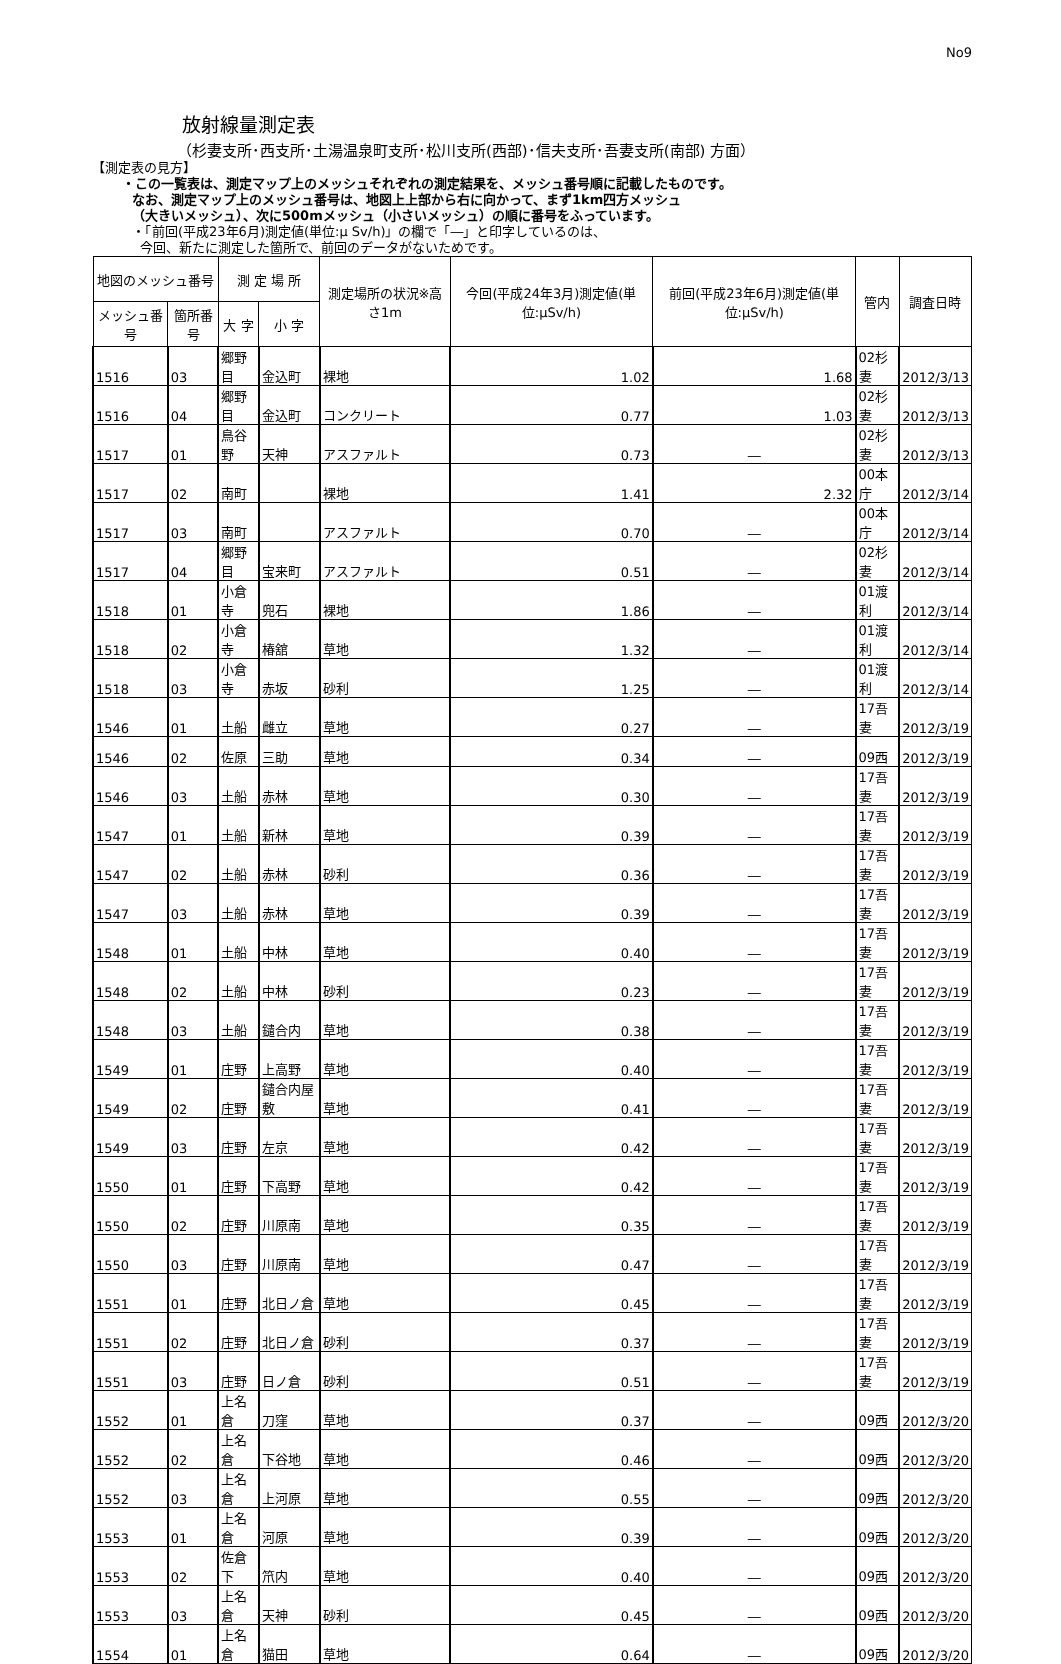No9
放射線量測定表
（杉妻支所･西支所･土湯温泉町支所･松川支所(西部)･信夫支所･吾妻支所(南部) 方面）
【測定表の見方】
・この一覧表は、測定マップ上のメッシュそれぞれの測定結果を、メッシュ番号順に記載したものです。
なお、測定マップ上のメッシュ番号は、地図上上部から右に向かって、まず1km四方メッシュ
（大きいメッシュ）、次に500mメッシュ（小さいメッシュ）の順に番号をふっています。
・「前回(平成23年6月)測定値(単位:μ Sv/h)」の欄で「―」と印字しているのは、
今回、新たに測定した箇所で、前回のデータがないためです。
| 地図のメッシュ番号 | | 測 定 場 所 | | 測定場所の状況※高さ1m | 今回(平成24年3月)測定値(単位:μSv/h) | 前回(平成23年6月)測定値(単位:μSv/h) | 管内 | 調査日時 |
| --- | --- | --- | --- | --- | --- | --- | --- | --- |
| メッシュ番号 | 箇所番号 | 大 字 | 小 字 | | | | | |
| 1516 | 03 | 郷野目 | 金込町 | 裸地 | 1.02 | 1.68 | 02杉妻 | 2012/3/13 |
| 1516 | 04 | 郷野目 | 金込町 | コンクリート | 0.77 | 1.03 | 02杉妻 | 2012/3/13 |
| 1517 | 01 | 鳥谷野 | 天神 | アスファルト | 0.73 | ― | 02杉妻 | 2012/3/13 |
| 1517 | 02 | 南町 | | 裸地 | 1.41 | 2.32 | 00本庁 | 2012/3/14 |
| 1517 | 03 | 南町 | | アスファルト | 0.70 | ― | 00本庁 | 2012/3/14 |
| 1517 | 04 | 郷野目 | 宝来町 | アスファルト | 0.51 | ― | 02杉妻 | 2012/3/14 |
| 1518 | 01 | 小倉寺 | 兜石 | 裸地 | 1.86 | ― | 01渡利 | 2012/3/14 |
| 1518 | 02 | 小倉寺 | 椿舘 | 草地 | 1.32 | ― | 01渡利 | 2012/3/14 |
| 1518 | 03 | 小倉寺 | 赤坂 | 砂利 | 1.25 | ― | 01渡利 | 2012/3/14 |
| 1546 | 01 | 土船 | 雌立 | 草地 | 0.27 | ― | 17吾妻 | 2012/3/19 |
| 1546 | 02 | 佐原 | 三助 | 草地 | 0.34 | ― | 09西 | 2012/3/19 |
| 1546 | 03 | 土船 | 赤林 | 草地 | 0.30 | ― | 17吾妻 | 2012/3/19 |
| 1547 | 01 | 土船 | 新林 | 草地 | 0.39 | ― | 17吾妻 | 2012/3/19 |
| 1547 | 02 | 土船 | 赤林 | 砂利 | 0.36 | ― | 17吾妻 | 2012/3/19 |
| 1547 | 03 | 土船 | 赤林 | 草地 | 0.39 | ― | 17吾妻 | 2012/3/19 |
| 1548 | 01 | 土船 | 中林 | 草地 | 0.40 | ― | 17吾妻 | 2012/3/19 |
| 1548 | 02 | 土船 | 中林 | 砂利 | 0.23 | ― | 17吾妻 | 2012/3/19 |
| 1548 | 03 | 土船 | 鑓合内 | 草地 | 0.38 | ― | 17吾妻 | 2012/3/19 |
| 1549 | 01 | 庄野 | 上高野 | 草地 | 0.40 | ― | 17吾妻 | 2012/3/19 |
| 1549 | 02 | 庄野 | 鑓合内屋敷 | 草地 | 0.41 | ― | 17吾妻 | 2012/3/19 |
| 1549 | 03 | 庄野 | 左京 | 草地 | 0.42 | ― | 17吾妻 | 2012/3/19 |
| 1550 | 01 | 庄野 | 下高野 | 草地 | 0.42 | ― | 17吾妻 | 2012/3/19 |
| 1550 | 02 | 庄野 | 川原南 | 草地 | 0.35 | ― | 17吾妻 | 2012/3/19 |
| 1550 | 03 | 庄野 | 川原南 | 草地 | 0.47 | ― | 17吾妻 | 2012/3/19 |
| 1551 | 01 | 庄野 | 北日ノ倉 | 草地 | 0.45 | ― | 17吾妻 | 2012/3/19 |
| 1551 | 02 | 庄野 | 北日ノ倉 | 砂利 | 0.37 | ― | 17吾妻 | 2012/3/19 |
| 1551 | 03 | 庄野 | 日ノ倉 | 砂利 | 0.51 | ― | 17吾妻 | 2012/3/19 |
| 1552 | 01 | 上名倉 | 刀窪 | 草地 | 0.37 | ― | 09西 | 2012/3/20 |
| 1552 | 02 | 上名倉 | 下谷地 | 草地 | 0.46 | ― | 09西 | 2012/3/20 |
| 1552 | 03 | 上名倉 | 上河原 | 草地 | 0.55 | ― | 09西 | 2012/3/20 |
| 1553 | 01 | 上名倉 | 河原 | 草地 | 0.39 | ― | 09西 | 2012/3/20 |
| 1553 | 02 | 佐倉下 | 笊内 | 草地 | 0.40 | ― | 09西 | 2012/3/20 |
| 1553 | 03 | 上名倉 | 天神 | 砂利 | 0.45 | ― | 09西 | 2012/3/20 |
| 1554 | 01 | 上名倉 | 猫田 | 草地 | 0.64 | ― | 09西 | 2012/3/20 |